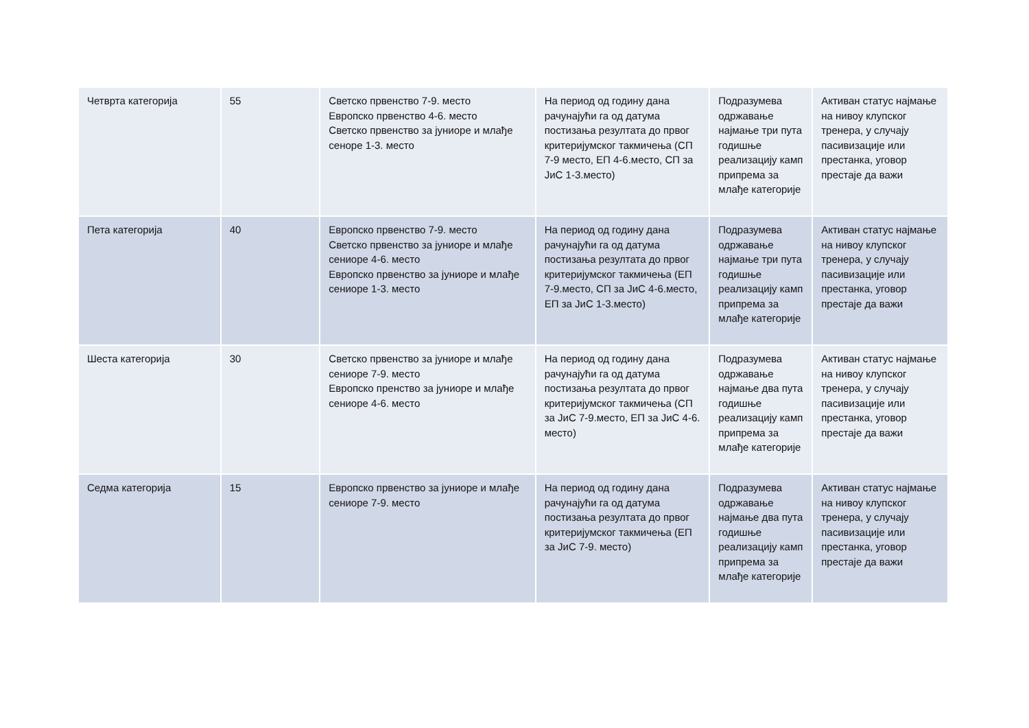| Четврта категорија | 55 | Светско првенство 7-9. место Европско првенство 4-6. место Светско првенство за јуниоре и млађе сеноре 1-3. место | На период од годину дана рачунајући га од датума постизања резултата до првог критеријумског такмичења (СП 7-9 место, ЕП 4-6.место, СП за ЈиС 1-3.место) | Подразумева одржавање најмање три пута годишње реализацију камп припрема за млађе категорије | Активан статус најмање на нивоу клупског тренера, у случају пасивизације или престанка, уговор престаје да важи |
| Пета категорија | 40 | Европско првенство 7-9. место Светско првенство за јуниоре и млађе сениоре 4-6. место Европско првенство за јуниоре и млађе сениоре 1-3. место | На период од годину дана рачунајући га од датума постизања резултата до првог критеријумског такмичења (ЕП 7-9.место, СП за ЈиС 4-6.место, ЕП за ЈиС 1-3.место) | Подразумева одржавање најмање три пута годишње реализацију камп припрема за млађе категорије | Активан статус најмање на нивоу клупског тренера, у случају пасивизације или престанка, уговор престаје да важи |
| Шеста категорија | 30 | Светско првенство за јуниоре и млађе сениоре 7-9. место Европско пренство за јуниоре и млађе сениоре 4-6. место | На период од годину дана рачунајући га од датума постизања резултата до првог критеријумског такмичења (СП за ЈиС 7-9.место, ЕП за ЈиС 4-6. место) | Подразумева одржавање најмање два пута годишње реализацију камп припрема за млађе категорије | Активан статус најмање на нивоу клупског тренера, у случају пасивизације или престанка, уговор престаје да важи |
| Седма категорија | 15 | Европско првенство за јуниоре и млађе сениоре 7-9. место | На период од годину дана рачунајући га од датума постизања резултата до првог критеријумског такмичења (ЕП за ЈиС 7-9. место) | Подразумева одржавање најмање два пута годишње реализацију камп припрема за млађе категорије | Активан статус најмање на нивоу клупског тренера, у случају пасивизације или престанка, уговор престаје да важи |